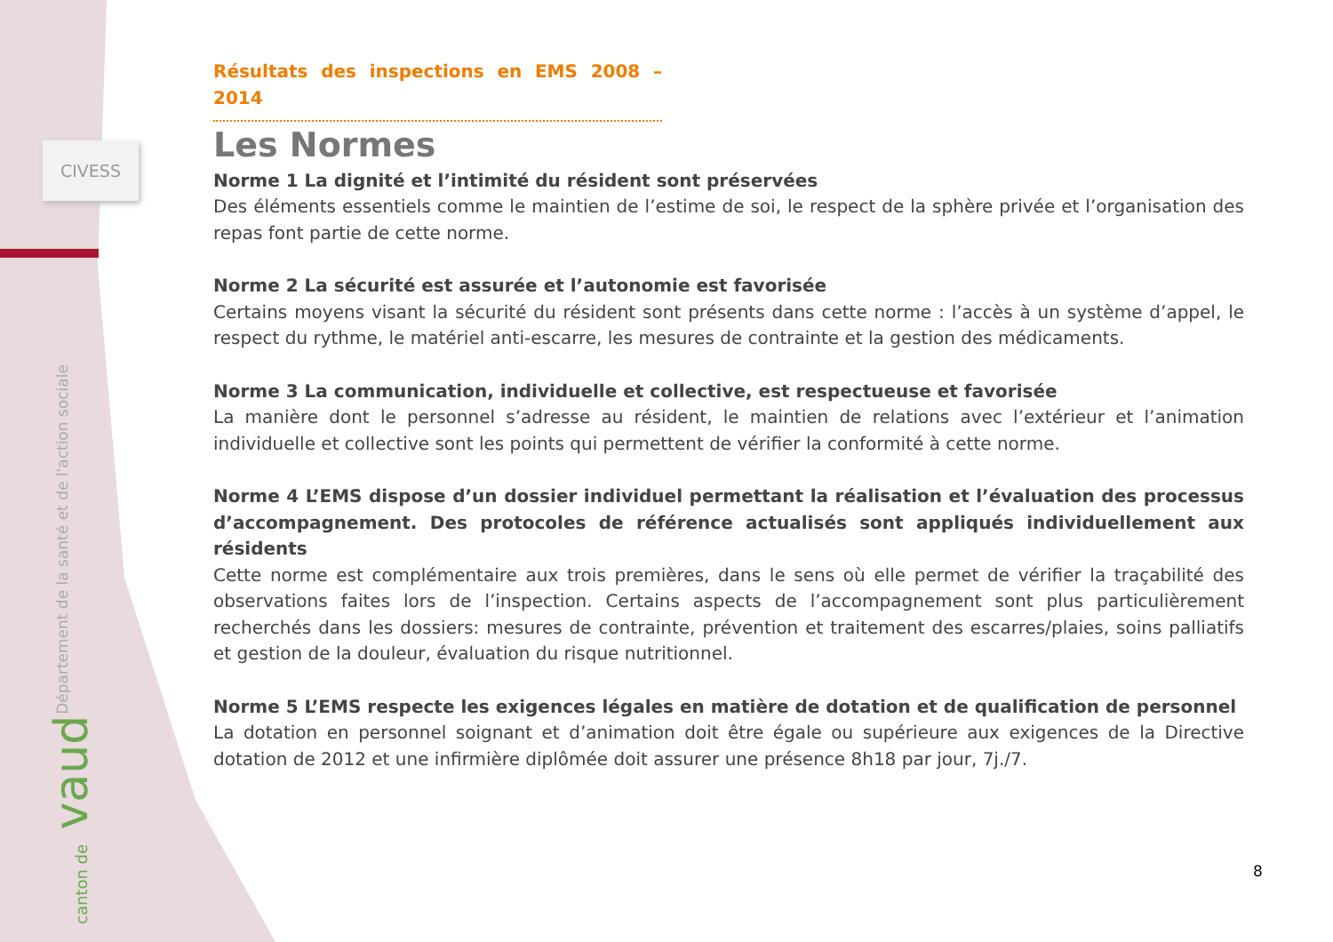CIVESS
| Département de la santé et de l'action sociale
canton de vaud
Résultats des inspections en EMS 2008 – 2014
Les Normes
Norme 1 La dignité et l’intimité du résident sont préservées
Des éléments essentiels comme le maintien de l’estime de soi, le respect de la sphère privée et l’organisation des repas font partie de cette norme.
Norme 2 La sécurité est assurée et l’autonomie est favorisée
Certains moyens visant la sécurité du résident sont présents dans cette norme : l’accès à un système d’appel, le respect du rythme, le matériel anti-escarre, les mesures de contrainte et la gestion des médicaments.
Norme 3 La communication, individuelle et collective, est respectueuse et favorisée
La manière dont le personnel s’adresse au résident, le maintien de relations avec l’extérieur et l’animation individuelle et collective sont les points qui permettent de vérifier la conformité à cette norme.
Norme 4 L’EMS dispose d’un dossier individuel permettant la réalisation et l’évaluation des processus d’accompagnement. Des protocoles de référence actualisés sont appliqués individuellement aux résidents
Cette norme est complémentaire aux trois premières, dans le sens où elle permet de vérifier la traçabilité des observations faites lors de l’inspection. Certains aspects de l’accompagnement sont plus particulièrement recherchés dans les dossiers: mesures de contrainte, prévention et traitement des escarres/plaies, soins palliatifs et gestion de la douleur, évaluation du risque nutritionnel.
Norme 5 L’EMS respecte les exigences légales en matière de dotation et de qualification de personnel
La dotation en personnel soignant et d’animation doit être égale ou supérieure aux exigences de la Directive dotation de 2012 et une infirmière diplômée doit assurer une présence 8h18 par jour, 7j./7.
8